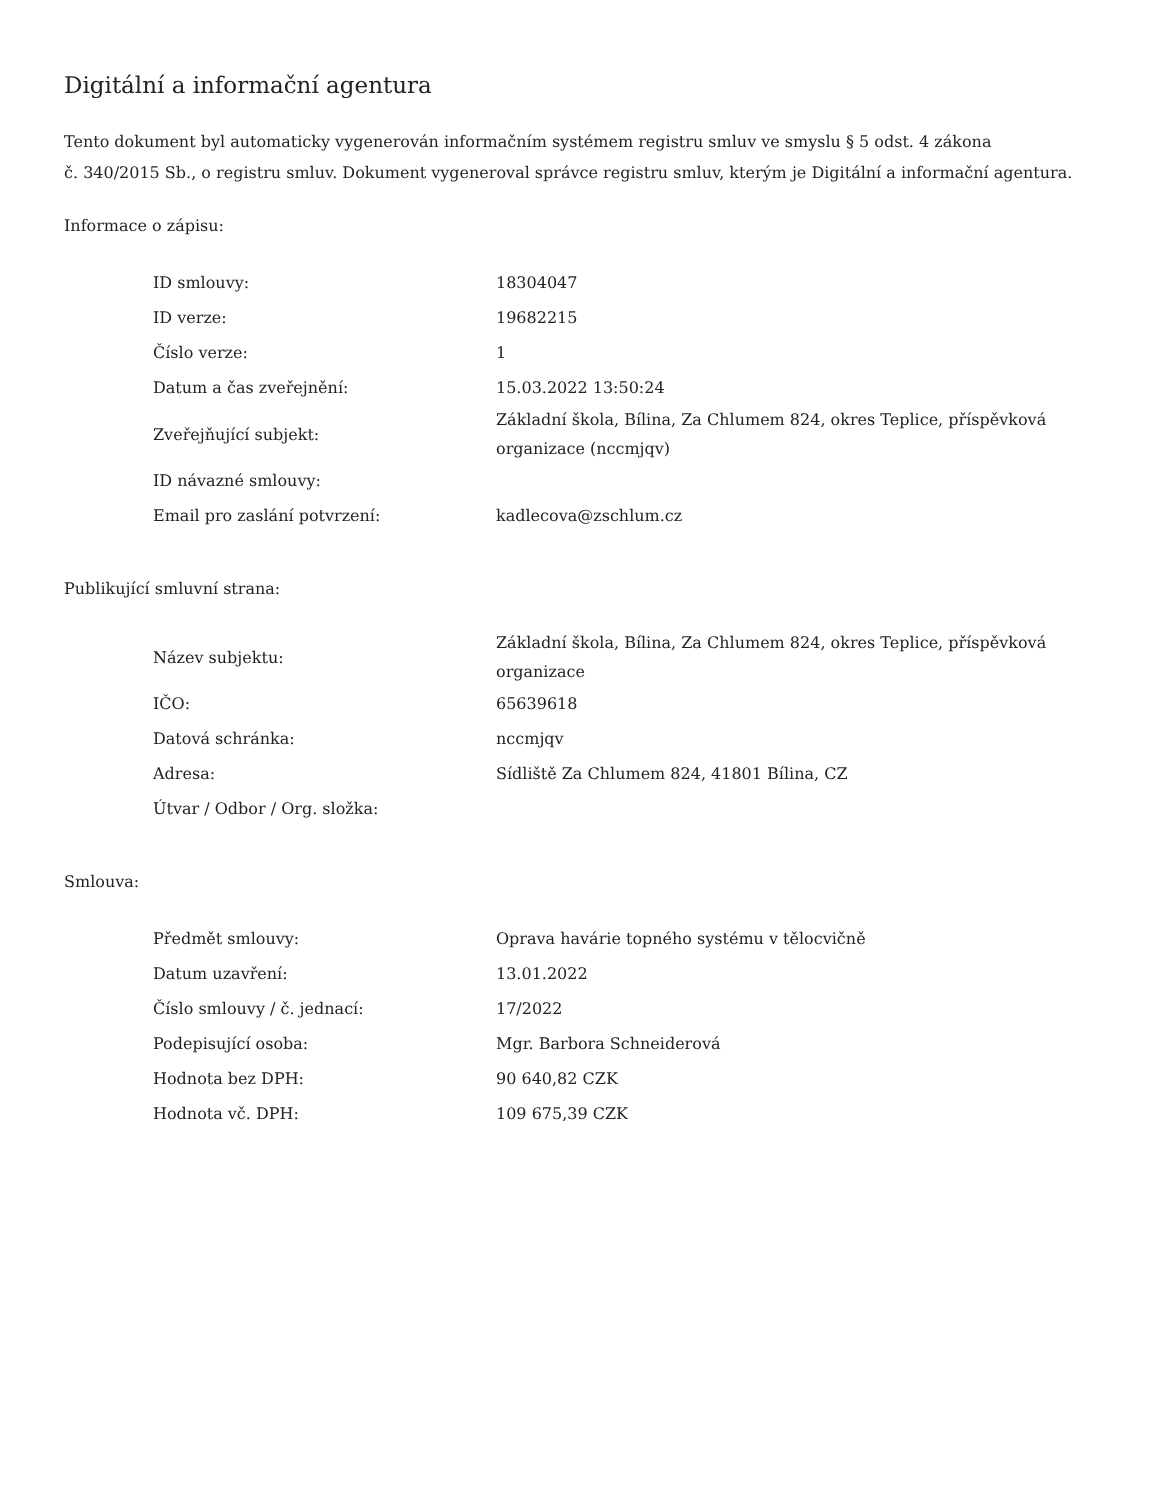Digitální a informační agentura
Tento dokument byl automaticky vygenerován informačním systémem registru smluv ve smyslu § 5 odst. 4 zákona
č. 340/2015 Sb., o registru smluv. Dokument vygeneroval správce registru smluv, kterým je Digitální a informační agentura.
Informace o zápisu:
| ID smlouvy: | 18304047 |
| ID verze: | 19682215 |
| Číslo verze: | 1 |
| Datum a čas zveřejnění: | 15.03.2022 13:50:24 |
| Zveřejňující subjekt: | Základní škola, Bílina, Za Chlumem 824, okres Teplice, příspěvková organizace (nccmjqv) |
| ID návazné smlouvy: | |
| Email pro zaslání potvrzení: | kadlecova@zschlum.cz |
Publikující smluvní strana:
| Název subjektu: | Základní škola, Bílina, Za Chlumem 824, okres Teplice, příspěvková organizace |
| IČO: | 65639618 |
| Datová schránka: | nccmjqv |
| Adresa: | Sídliště Za Chlumem 824, 41801 Bílina, CZ |
| Útvar / Odbor / Org. složka: | |
Smlouva:
| Předmět smlouvy: | Oprava havárie topného systému v tělocvičně |
| Datum uzavření: | 13.01.2022 |
| Číslo smlouvy / č. jednací: | 17/2022 |
| Podepisující osoba: | Mgr. Barbora Schneiderová |
| Hodnota bez DPH: | 90 640,82 CZK |
| Hodnota vč. DPH: | 109 675,39 CZK |